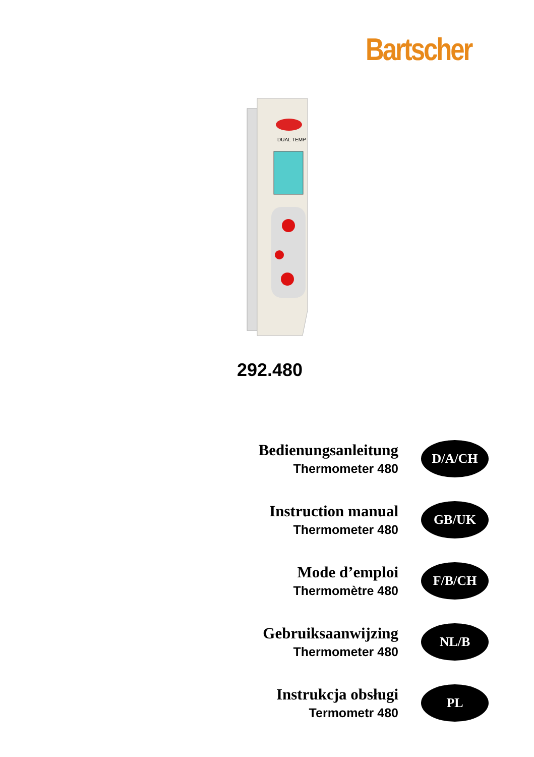Bartscher
DUAL TEMP
292.480
Bedienungsanleitung
Thermometer 480
D/A/CH
Instruction manual
Thermometer 480
GB/UK
Mode d’emploi
Thermomètre 480
F/B/CH
Gebruiksaanwijzing
Thermometer 480
NL/B
Instrukcja obsługi
Termometr 480
PL